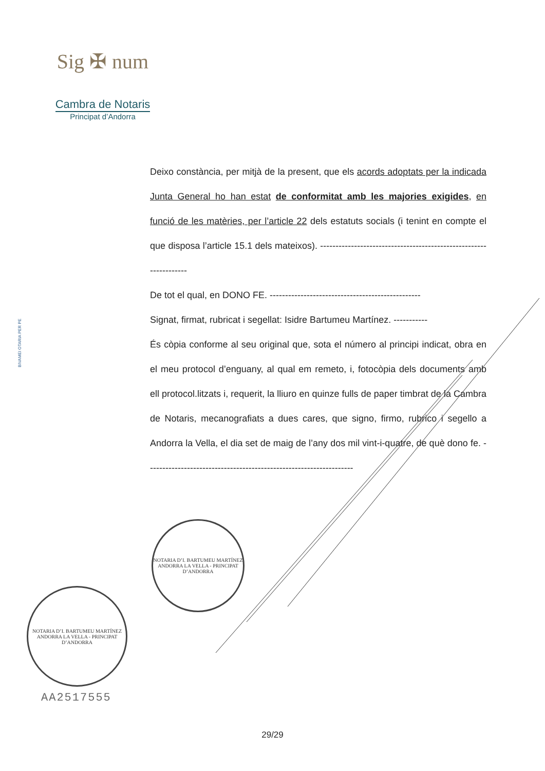Sig ✠ num
Cambra de Notaris
Principat d’Andorra
BIVAMEI OTARIA PER PE
Deixo constància, per mitjà de la present, que els acords adoptats per la indicada Junta General ho han estat de conformitat amb les majories exigides, en funció de les matèries, per l’article 22 dels estatuts socials (i tenint en compte el que disposa l’article 15.1 dels mateixos). ------------------------------------------------------------------
De tot el qual, en DONO FE. -------------------------------------------------
Signat, firmat, rubricat i segellat: Isidre Bartumeu Martínez. -----------
És còpia conforme al seu original que, sota el número al principi indicat, obra en el meu protocol d’enguany, al qual em remeto, i, fotocòpia dels documents amb ell protocol.litzats i, requerit, la lliuro en quinze fulls de paper timbrat de la Cambra de Notaris, mecanografiats a dues cares, que signo, firmo, rubrico i segello a Andorra la Vella, el dia set de maig de l’any dos mil vint-i-quatre, de què dono fe. -------------------------------------------------------------------
NOTARIA D’I. BARTUMEU MARTÍNEZ
ANDORRA LA VELLA - PRINCIPAT D’ANDORRA
NOTARIA D’I. BARTUMEU MARTÍNEZ
ANDORRA LA VELLA - PRINCIPAT D’ANDORRA
AA2517555
29/29